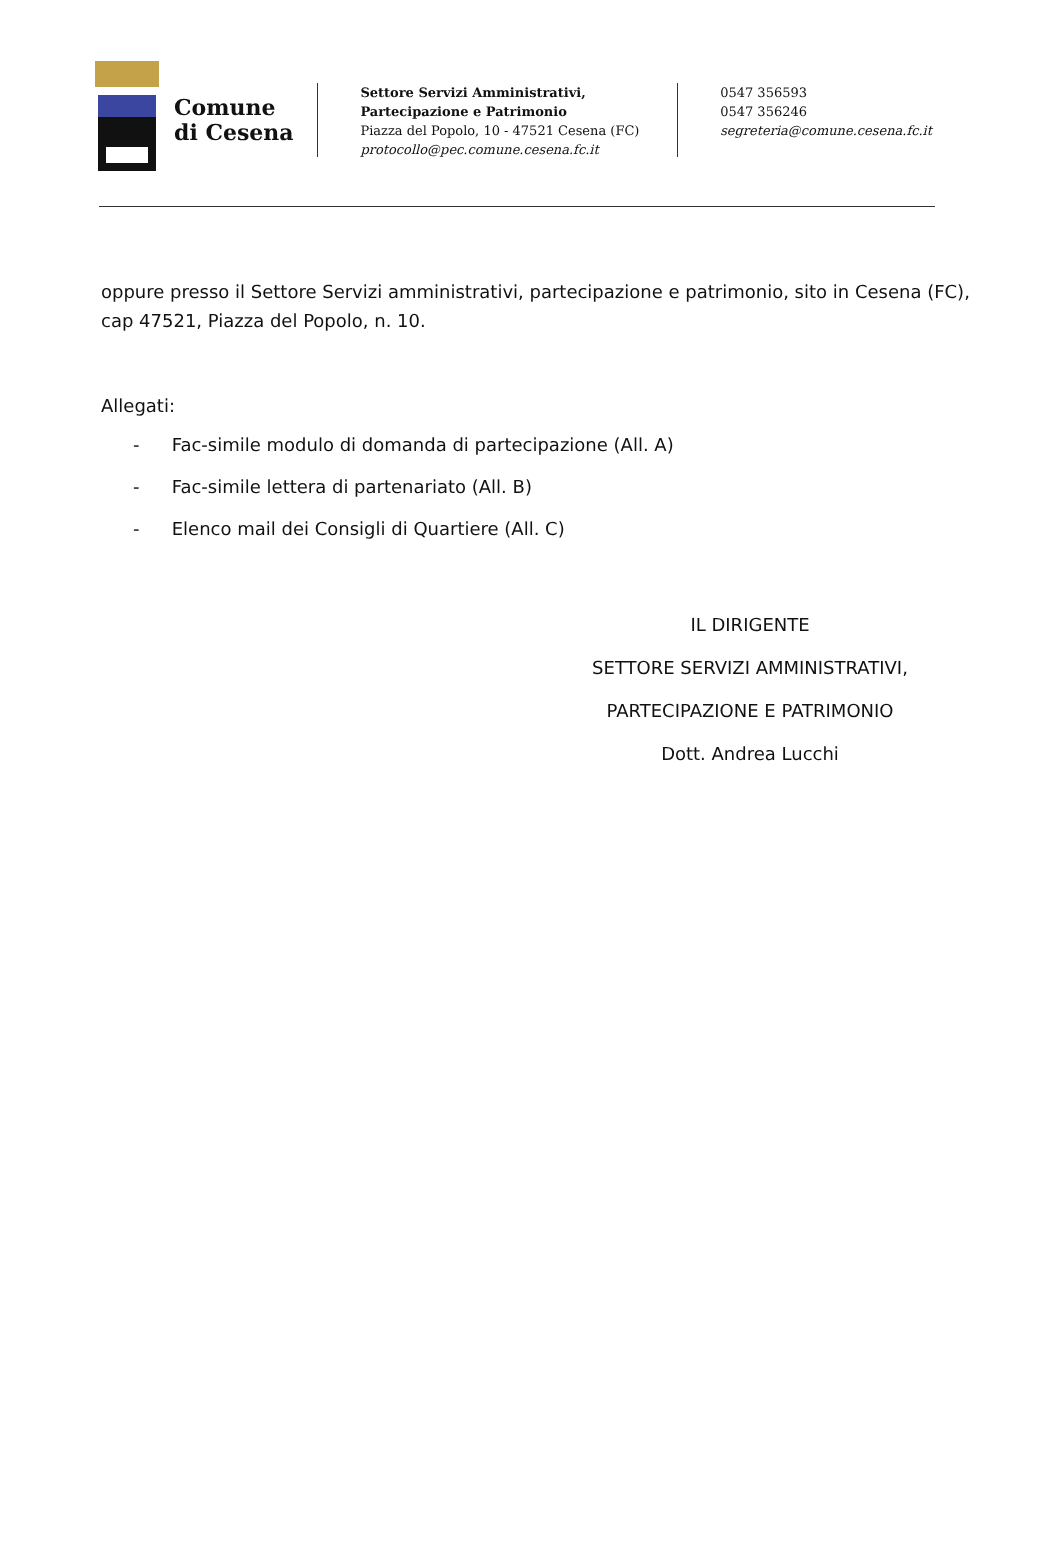Comune
di Cesena
Settore Servizi Amministrativi,
Partecipazione e Patrimonio
Piazza del Popolo, 10 - 47521 Cesena (FC)
protocollo@pec.comune.cesena.fc.it
0547 356593
0547 356246
segreteria@comune.cesena.fc.it
oppure presso il Settore Servizi amministrativi, partecipazione e patrimonio, sito in Cesena (FC), cap 47521, Piazza del Popolo, n. 10.
Allegati:
- Fac-simile modulo di domanda di partecipazione (All. A)
- Fac-simile lettera di partenariato (All. B)
- Elenco mail dei Consigli di Quartiere (All. C)
IL DIRIGENTE
SETTORE SERVIZI AMMINISTRATIVI,
PARTECIPAZIONE E PATRIMONIO
Dott. Andrea Lucchi